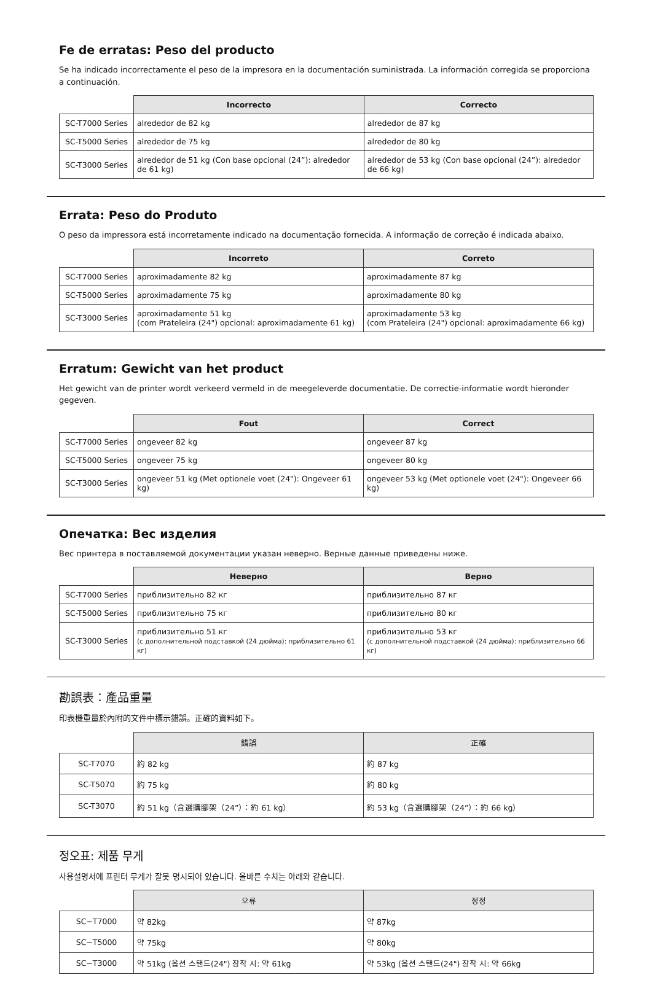Fe de erratas: Peso del producto
Se ha indicado incorrectamente el peso de la impresora en la documentación suministrada. La información corregida se proporciona a continuación.
| | Incorrecto | Correcto |
| --- | --- | --- |
| SC-T7000 Series | alrededor de 82 kg | alrededor de 87 kg |
| SC-T5000 Series | alrededor de 75 kg | alrededor de 80 kg |
| SC-T3000 Series | alrededor de 51 kg (Con base opcional (24”): alrededor de 61 kg) | alrededor de 53 kg (Con base opcional (24”): alrededor de 66 kg) |
Errata: Peso do Produto
O peso da impressora está incorretamente indicado na documentação fornecida. A informação de correção é indicada abaixo.
| | Incorreto | Correto |
| --- | --- | --- |
| SC-T7000 Series | aproximadamente 82 kg | aproximadamente 87 kg |
| SC-T5000 Series | aproximadamente 75 kg | aproximadamente 80 kg |
| SC-T3000 Series | aproximadamente 51 kg (com Prateleira (24") opcional: aproximadamente 61 kg) | aproximadamente 53 kg (com Prateleira (24") opcional: aproximadamente 66 kg) |
Erratum: Gewicht van het product
Het gewicht van de printer wordt verkeerd vermeld in de meegeleverde documentatie. De correctie-informatie wordt hieronder gegeven.
| | Fout | Correct |
| --- | --- | --- |
| SC-T7000 Series | ongeveer 82 kg | ongeveer 87 kg |
| SC-T5000 Series | ongeveer 75 kg | ongeveer 80 kg |
| SC-T3000 Series | ongeveer 51 kg (Met optionele voet (24"): Ongeveer 61 kg) | ongeveer 53 kg (Met optionele voet (24"): Ongeveer 66 kg) |
Опечатка: Вес изделия
Вес принтера в поставляемой документации указан неверно. Верные данные приведены ниже.
| | Неверно | Верно |
| --- | --- | --- |
| SC-T7000 Series | приблизительно 82 кг | приблизительно 87 кг |
| SC-T5000 Series | приблизительно 75 кг | приблизительно 80 кг |
| SC-T3000 Series | приблизительно 51 кг (с дополнительной подставкой (24 дюйма): приблизительно 61 кг) | приблизительно 53 кг (с дополнительной подставкой (24 дюйма): приблизительно 66 кг) |
勘誤表：產品重量
印表機重量於內附的文件中標示錯誤。正確的資料如下。
| | 錯誤 | 正確 |
| --- | --- | --- |
| SC-T7070 | 約 82 kg | 約 87 kg |
| SC-T5070 | 約 75 kg | 約 80 kg |
| SC-T3070 | 約 51 kg（含選購腳架（24”）：約 61 kg） | 約 53 kg（含選購腳架（24”）：約 66 kg） |
정오표: 제품 무게
사용설명서에 프린터 무게가 잘못 명시되어 있습니다. 올바른 수치는 아래와 같습니다.
| | 오류 | 정정 |
| --- | --- | --- |
| SC−T7000 | 약 82kg | 약 87kg |
| SC−T5000 | 약 75kg | 약 80kg |
| SC−T3000 | 약 51kg (옵션 스탠드(24") 장착 시: 약 61kg | 약 53kg (옵션 스탠드(24") 장착 시: 약 66kg |